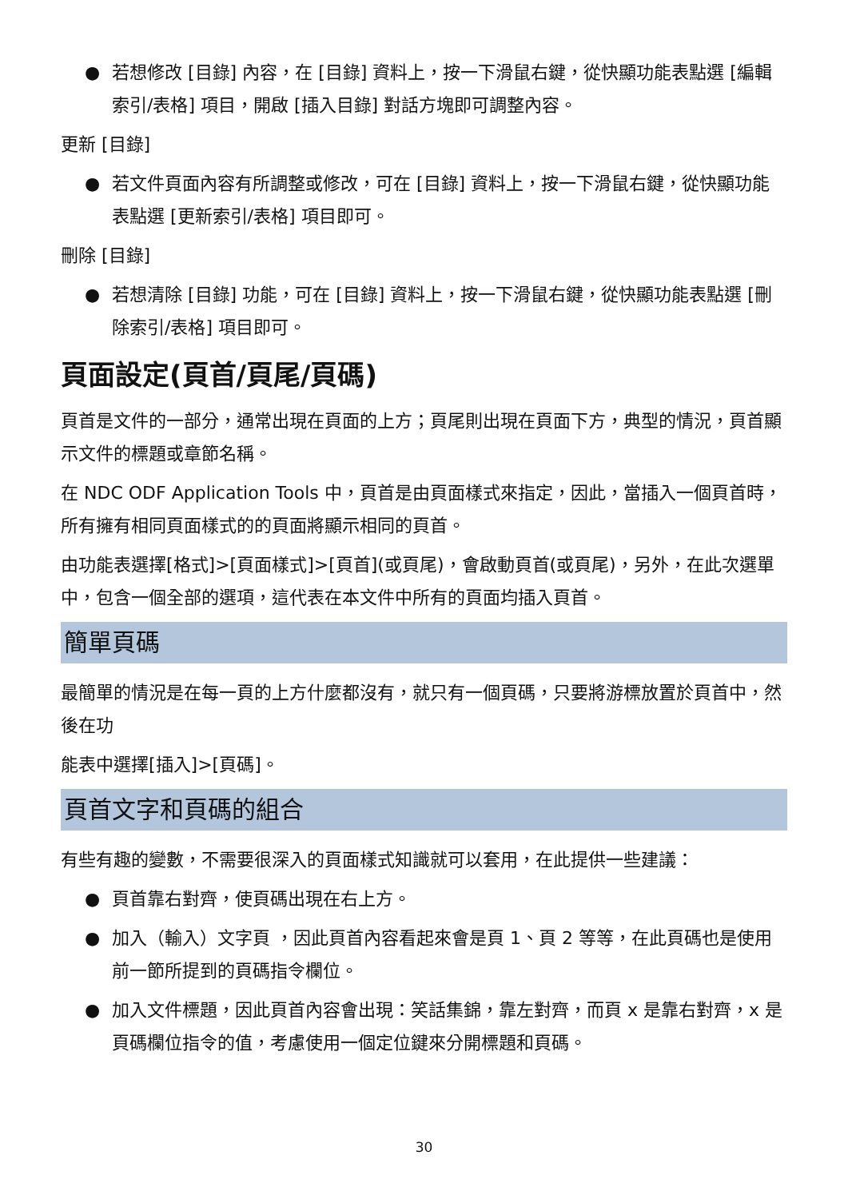● 若想修改 [目錄] 內容，在 [目錄] 資料上，按一下滑鼠右鍵，從快顯功能表點選 [編輯索引/表格] 項目，開啟 [插入目錄] 對話方塊即可調整內容。
更新 [目錄]
● 若文件頁面內容有所調整或修改，可在 [目錄] 資料上，按一下滑鼠右鍵，從快顯功能表點選 [更新索引/表格] 項目即可。
刪除 [目錄]
● 若想清除 [目錄] 功能，可在 [目錄] 資料上，按一下滑鼠右鍵，從快顯功能表點選 [刪除索引/表格] 項目即可。
頁面設定(頁首/頁尾/頁碼)
頁首是文件的一部分，通常出現在頁面的上方；頁尾則出現在頁面下方，典型的情況，頁首顯示文件的標題或章節名稱。
在 NDC ODF Application Tools 中，頁首是由頁面樣式來指定，因此，當插入一個頁首時，所有擁有相同頁面樣式的的頁面將顯示相同的頁首。
由功能表選擇[格式]>[頁面樣式]>[頁首](或頁尾)，會啟動頁首(或頁尾)，另外，在此次選單中，包含一個全部的選項，這代表在本文件中所有的頁面均插入頁首。
簡單頁碼
最簡單的情況是在每一頁的上方什麼都沒有，就只有一個頁碼，只要將游標放置於頁首中，然後在功
能表中選擇[插入]>[頁碼]。
頁首文字和頁碼的組合
有些有趣的變數，不需要很深入的頁面樣式知識就可以套用，在此提供一些建議：
● 頁首靠右對齊，使頁碼出現在右上方。
● 加入（輸入）文字頁 ，因此頁首內容看起來會是頁 1、頁 2 等等，在此頁碼也是使用前一節所提到的頁碼指令欄位。
● 加入文件標題，因此頁首內容會出現：笑話集錦，靠左對齊，而頁 x 是靠右對齊，x 是頁碼欄位指令的值，考慮使用一個定位鍵來分開標題和頁碼。
30